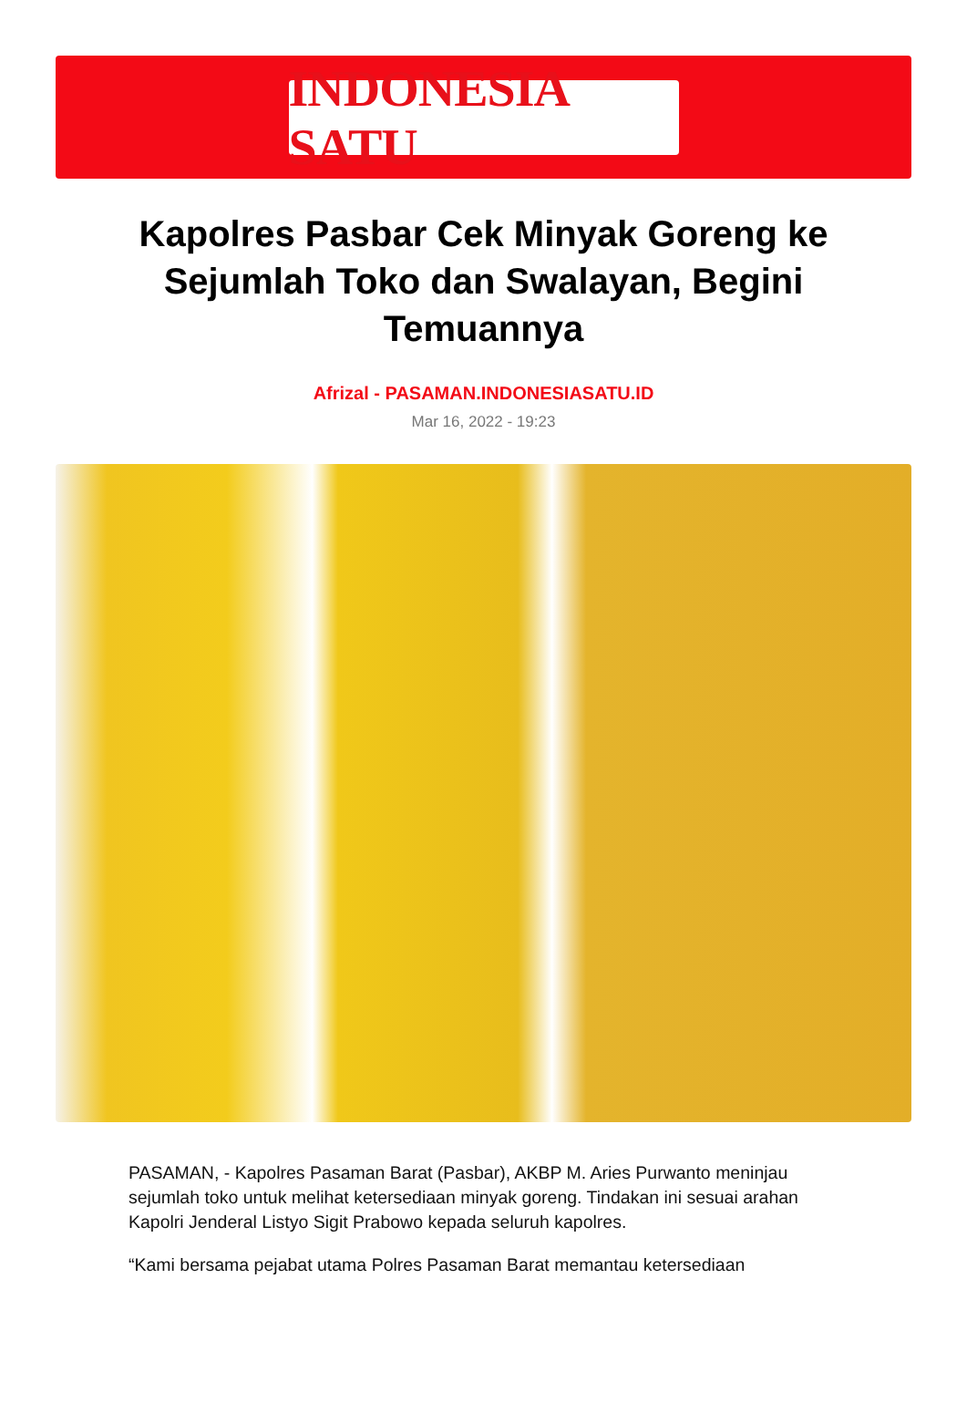INDONESIA SATU
Kapolres Pasbar Cek Minyak Goreng ke Sejumlah Toko dan Swalayan, Begini Temuannya
Afrizal - PASAMAN.INDONESIASATU.ID
Mar 16, 2022 - 19:23
PASAMAN, - Kapolres Pasaman Barat (Pasbar), AKBP M. Aries Purwanto meninjau sejumlah toko untuk melihat ketersediaan minyak goreng. Tindakan ini sesuai arahan Kapolri Jenderal Listyo Sigit Prabowo kepada seluruh kapolres.
“Kami bersama pejabat utama Polres Pasaman Barat memantau ketersediaan